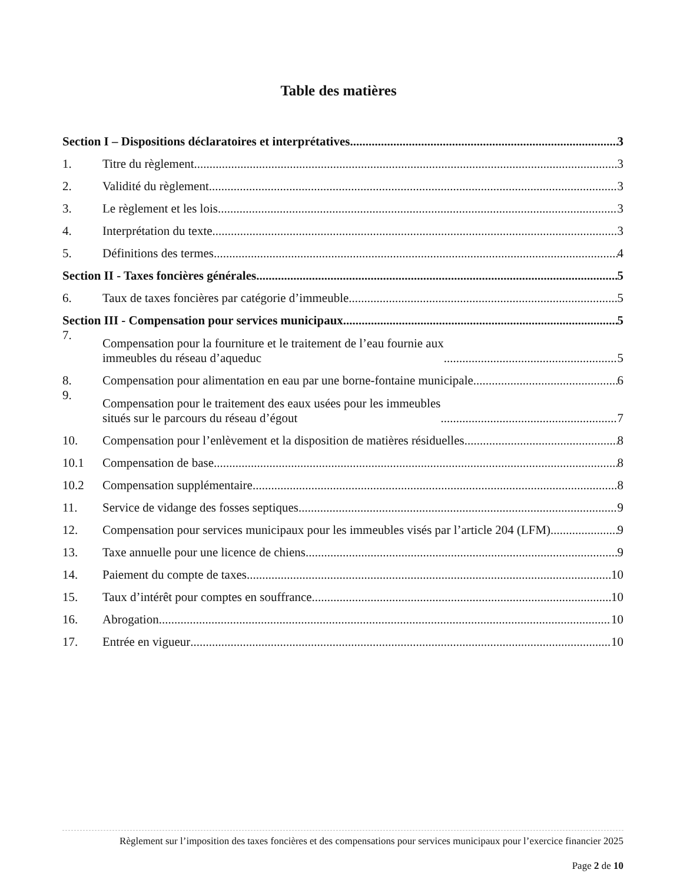Table des matières
Section I – Dispositions déclaratoires et interprétatives 3
1. Titre du règlement 3
2. Validité du règlement 3
3. Le règlement et les lois 3
4. Interprétation du texte 3
5. Définitions des termes 4
Section II - Taxes foncières générales 5
6. Taux de taxes foncières par catégorie d’immeuble 5
Section III - Compensation pour services municipaux 5
7. Compensation pour la fourniture et le traitement de l’eau fournie aux
immeubles du réseau d’aqueduc 5
8. Compensation pour alimentation en eau par une borne-fontaine municipale 6
9. Compensation pour le traitement des eaux usées pour les immeubles
situés sur le parcours du réseau d’égout 7
10. Compensation pour l’enlèvement et la disposition de matières résiduelles 8
10.1 Compensation de base 8
10.2 Compensation supplémentaire 8
11. Service de vidange des fosses septiques 9
12. Compensation pour services municipaux pour les immeubles visés par l’article 204 (LFM) 9
13. Taxe annuelle pour une licence de chiens 9
14. Paiement du compte de taxes 10
15. Taux d’intérêt pour comptes en souffrance 10
16. Abrogation 10
17. Entrée en vigueur 10
Règlement sur l’imposition des taxes foncières et des compensations pour services municipaux pour l’exercice financier 2025
Page 2 de 10